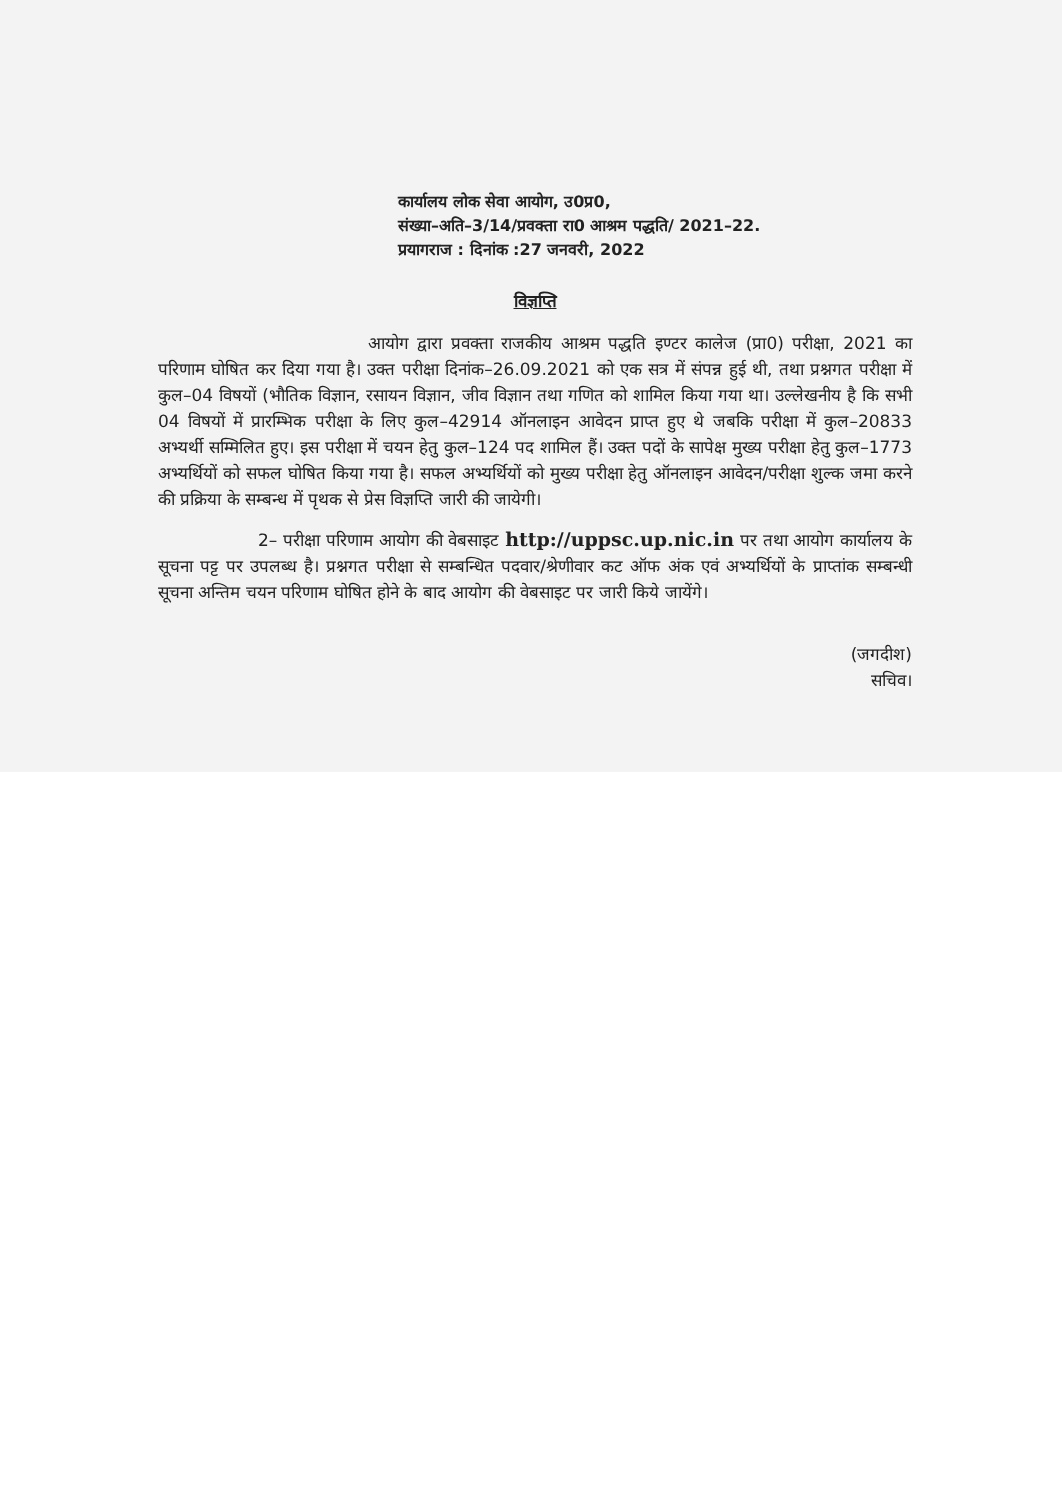कार्यालय लोक सेवा आयोग, उ0प्र0,
संख्या–अति–3/14/प्रवक्ता रा0 आश्रम पद्धति/ 2021–22.
प्रयागराज : दिनांक :27 जनवरी, 2022
विज्ञप्ति
आयोग द्वारा प्रवक्ता राजकीय आश्रम पद्धति इण्टर कालेज (प्रा0) परीक्षा, 2021 का परिणाम घोषित कर दिया गया है। उक्त परीक्षा दिनांक–26.09.2021 को एक सत्र में संपन्न हुई थी, तथा प्रश्नगत परीक्षा में कुल–04 विषयों (भौतिक विज्ञान, रसायन विज्ञान, जीव विज्ञान तथा गणित को शामिल किया गया था। उल्लेखनीय है कि सभी 04 विषयों में प्रारम्भिक परीक्षा के लिए कुल–42914 ऑनलाइन आवेदन प्राप्त हुए थे जबकि परीक्षा में कुल–20833 अभ्यर्थी सम्मिलित हुए। इस परीक्षा में चयन हेतु कुल–124 पद शामिल हैं। उक्त पदों के सापेक्ष मुख्य परीक्षा हेतु कुल–1773 अभ्यर्थियों को सफल घोषित किया गया है। सफल अभ्यर्थियों को मुख्य परीक्षा हेतु ऑनलाइन आवेदन/परीक्षा शुल्क जमा करने की प्रक्रिया के सम्बन्ध में पृथक से प्रेस विज्ञप्ति जारी की जायेगी।
2– परीक्षा परिणाम आयोग की वेबसाइट http://uppsc.up.nic.in पर तथा आयोग कार्यालय के सूचना पट्ट पर उपलब्ध है। प्रश्नगत परीक्षा से सम्बन्धित पदवार/श्रेणीवार कट ऑफ अंक एवं अभ्यर्थियों के प्राप्तांक सम्बन्धी सूचना अन्तिम चयन परिणाम घोषित होने के बाद आयोग की वेबसाइट पर जारी किये जायेंगे।
(जगदीश)
सचिव।